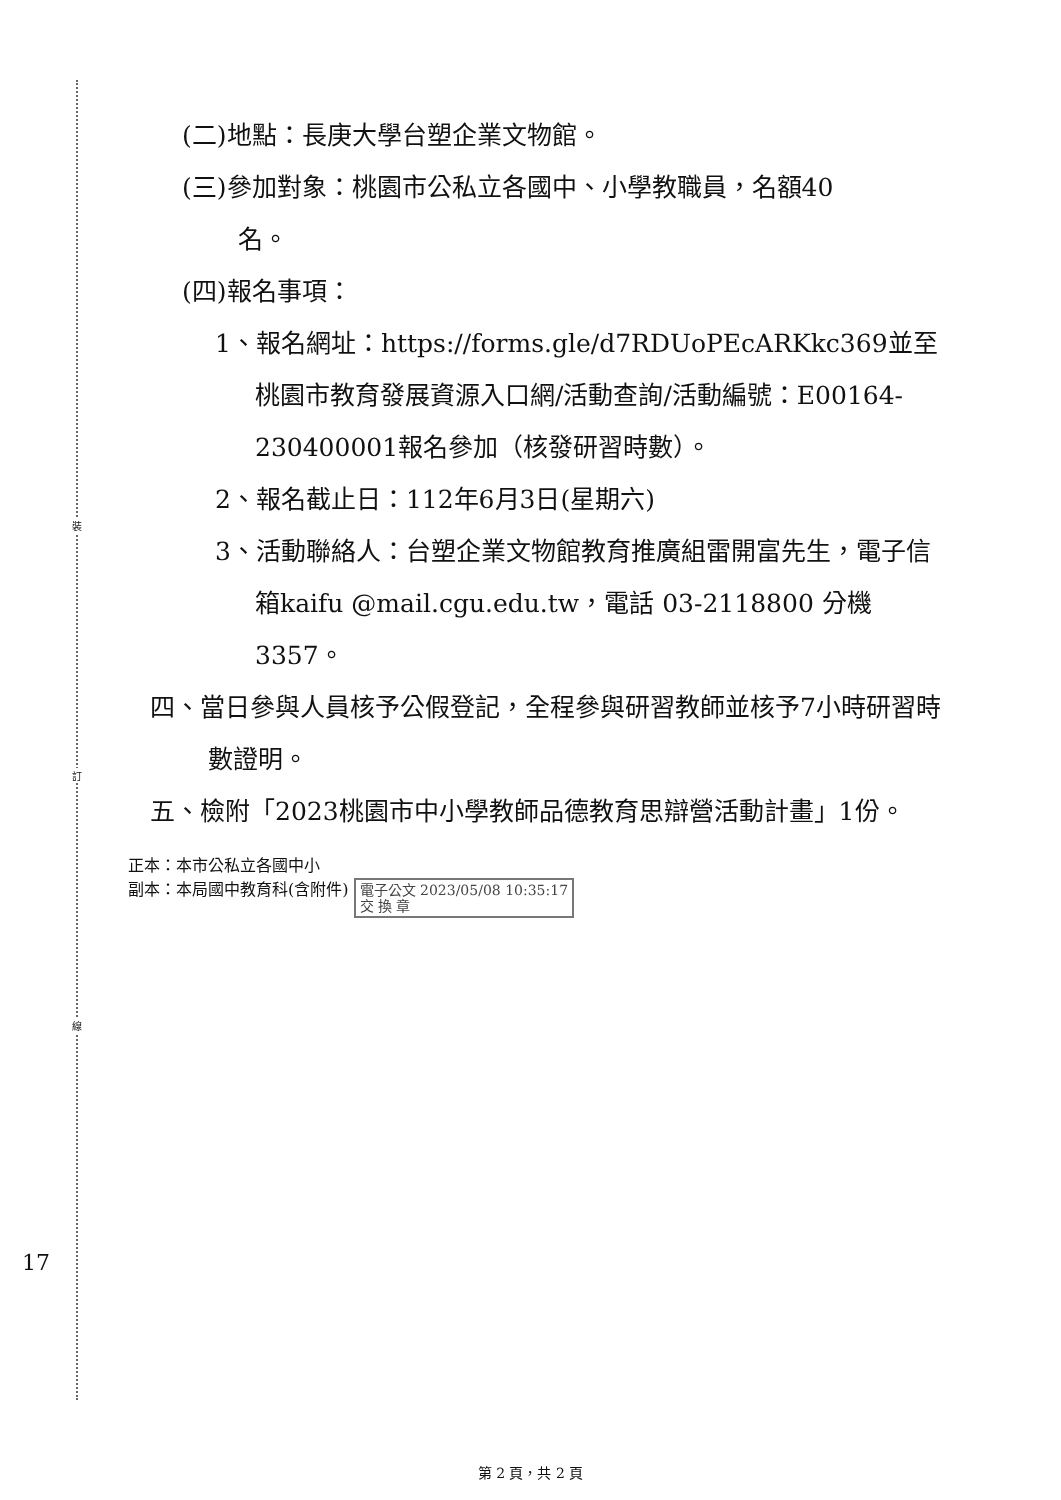裝
訂
線
(二)地點：長庚大學台塑企業文物館。
(三)參加對象：桃園市公私立各國中、小學教職員，名額40
名。
(四)報名事項：
1、報名網址：https://forms.gle/d7RDUoPEcARKkc369並至桃園市教育發展資源入口網/活動查詢/活動編號：E00164-230400001報名參加（核發研習時數）。
2、報名截止日：112年6月3日(星期六)
3、活動聯絡人：台塑企業文物館教育推廣組雷開富先生，電子信箱kaifu @mail.cgu.edu.tw，電話 03-2118800 分機 3357。
四、當日參與人員核予公假登記，全程參與研習教師並核予7小時研習時數證明。
五、檢附「2023桃園市中小學教師品德教育思辯營活動計畫」1份。
正本：本市公私立各國中小
副本：本局國中教育科(含附件) 電子公文 2023/05/08 10:35:17
交 換 章
17
第 2 頁，共 2 頁